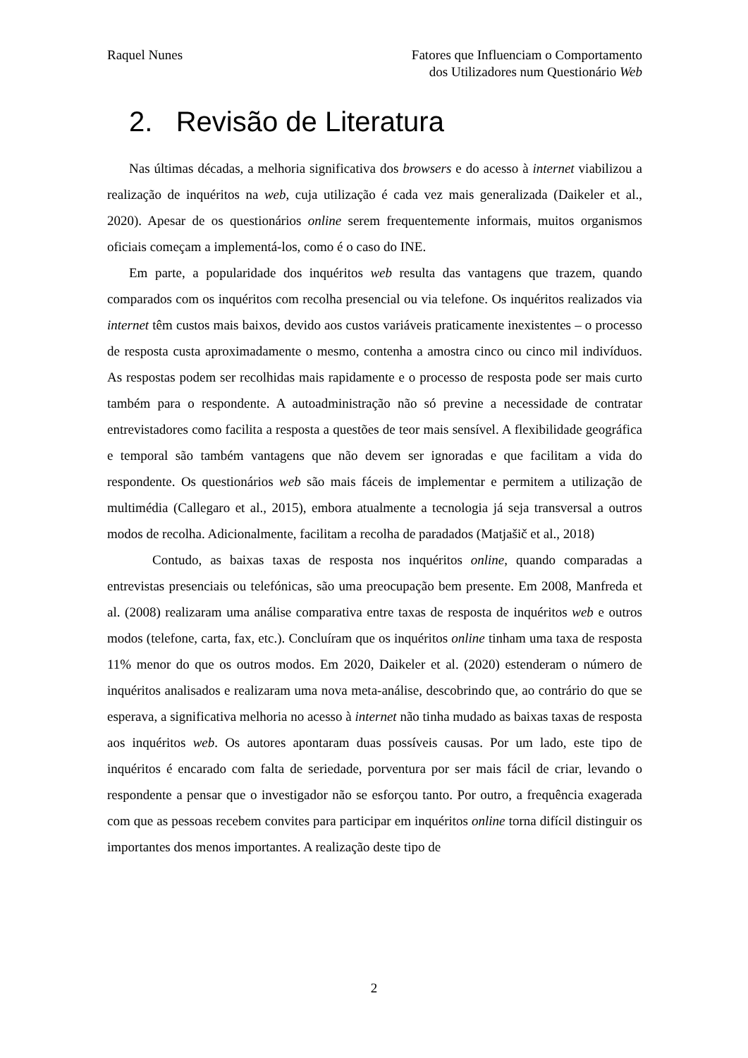Raquel Nunes Fatores que Influenciam o Comportamento
dos Utilizadores num Questionário Web
2. Revisão de Literatura
Nas últimas décadas, a melhoria significativa dos browsers e do acesso à internet viabilizou a realização de inquéritos na web, cuja utilização é cada vez mais generalizada (Daikeler et al., 2020). Apesar de os questionários online serem frequentemente informais, muitos organismos oficiais começam a implementá-los, como é o caso do INE.
Em parte, a popularidade dos inquéritos web resulta das vantagens que trazem, quando comparados com os inquéritos com recolha presencial ou via telefone. Os inquéritos realizados via internet têm custos mais baixos, devido aos custos variáveis praticamente inexistentes – o processo de resposta custa aproximadamente o mesmo, contenha a amostra cinco ou cinco mil indivíduos. As respostas podem ser recolhidas mais rapidamente e o processo de resposta pode ser mais curto também para o respondente. A autoadministração não só previne a necessidade de contratar entrevistadores como facilita a resposta a questões de teor mais sensível. A flexibilidade geográfica e temporal são também vantagens que não devem ser ignoradas e que facilitam a vida do respondente. Os questionários web são mais fáceis de implementar e permitem a utilização de multimédia (Callegaro et al., 2015), embora atualmente a tecnologia já seja transversal a outros modos de recolha. Adicionalmente, facilitam a recolha de paradados (Matjašič et al., 2018)
Contudo, as baixas taxas de resposta nos inquéritos online, quando comparadas a entrevistas presenciais ou telefónicas, são uma preocupação bem presente. Em 2008, Manfreda et al. (2008) realizaram uma análise comparativa entre taxas de resposta de inquéritos web e outros modos (telefone, carta, fax, etc.). Concluíram que os inquéritos online tinham uma taxa de resposta 11% menor do que os outros modos. Em 2020, Daikeler et al. (2020) estenderam o número de inquéritos analisados e realizaram uma nova meta-análise, descobrindo que, ao contrário do que se esperava, a significativa melhoria no acesso à internet não tinha mudado as baixas taxas de resposta aos inquéritos web. Os autores apontaram duas possíveis causas. Por um lado, este tipo de inquéritos é encarado com falta de seriedade, porventura por ser mais fácil de criar, levando o respondente a pensar que o investigador não se esforçou tanto. Por outro, a frequência exagerada com que as pessoas recebem convites para participar em inquéritos online torna difícil distinguir os importantes dos menos importantes. A realização deste tipo de
2